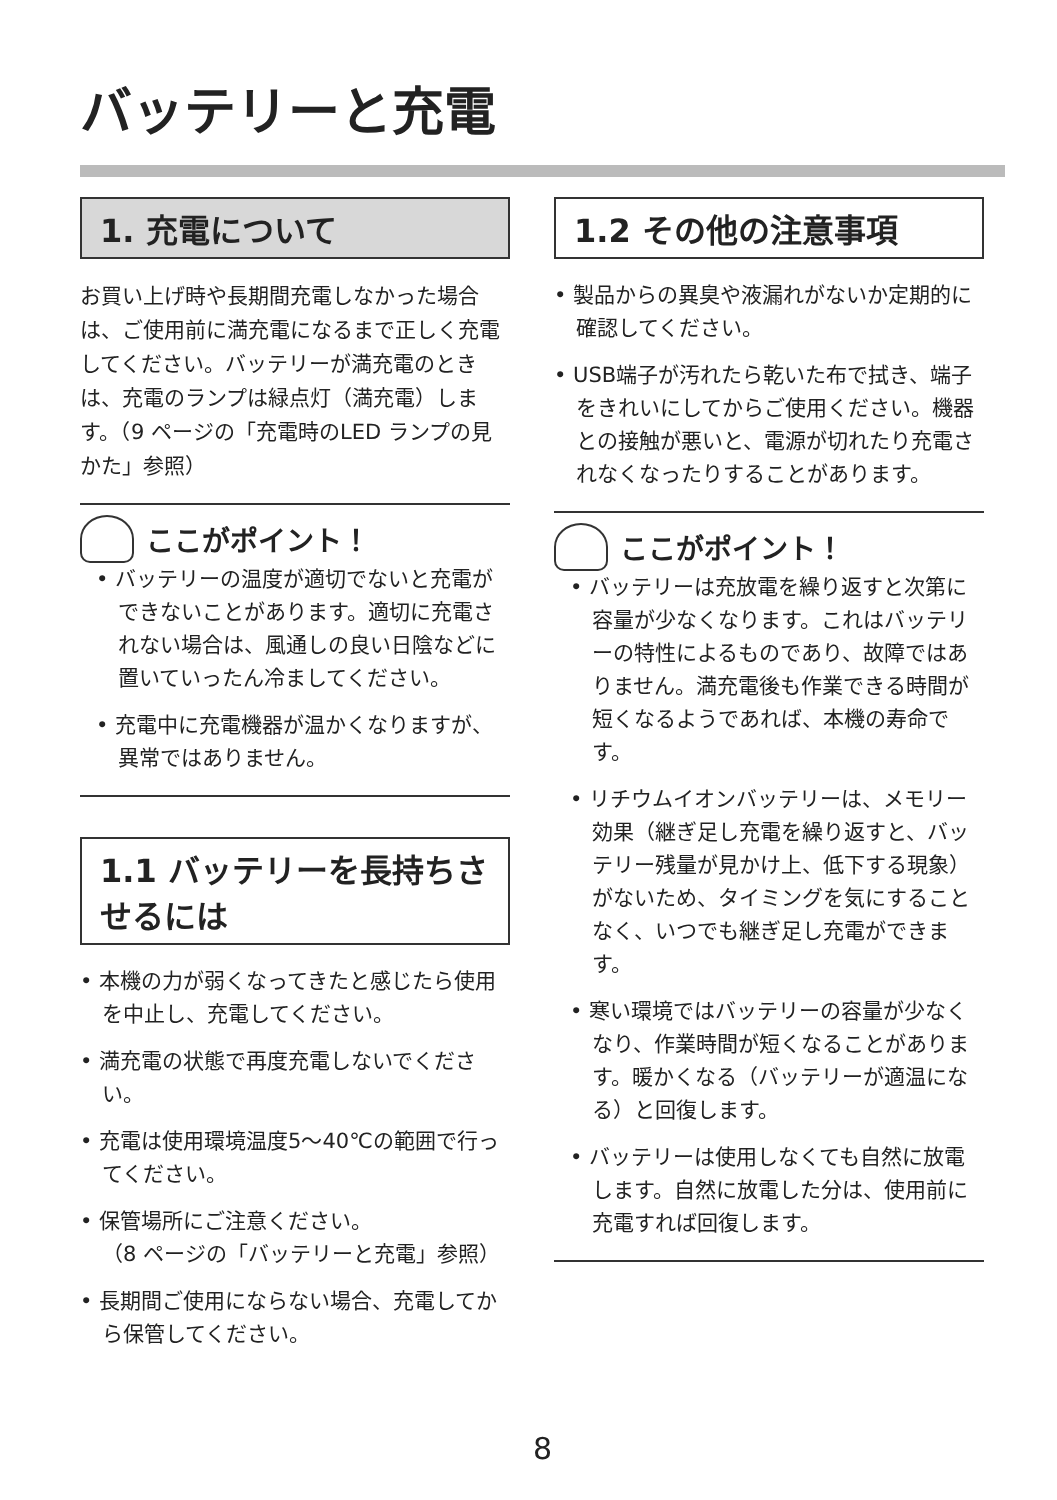バッテリーと充電
1. 充電について
お買い上げ時や長期間充電しなかった場合は、ご使用前に満充電になるまで正しく充電してください。バッテリーが満充電のときは、充電のランプは緑点灯（満充電）します。（9 ページの「充電時のLED ランプの見かた」参照）
ここがポイント！
• バッテリーの温度が適切でないと充電ができないことがあります。適切に充電されない場合は、風通しの良い日陰などに置いていったん冷ましてください。
• 充電中に充電機器が温かくなりますが、異常ではありません。
1.1 バッテリーを長持ちさせるには
• 本機の力が弱くなってきたと感じたら使用を中止し、充電してください。
• 満充電の状態で再度充電しないでください。
• 充電は使用環境温度5〜40℃の範囲で行ってください。
• 保管場所にご注意ください。
（8 ページの「バッテリーと充電」参照）
• 長期間ご使用にならない場合、充電してから保管してください。
1.2 その他の注意事項
• 製品からの異臭や液漏れがないか定期的に確認してください。
• USB端子が汚れたら乾いた布で拭き、端子をきれいにしてからご使用ください。機器との接触が悪いと、電源が切れたり充電されなくなったりすることがあります。
ここがポイント！
• バッテリーは充放電を繰り返すと次第に容量が少なくなります。これはバッテリーの特性によるものであり、故障ではありません。満充電後も作業できる時間が短くなるようであれば、本機の寿命です。
• リチウムイオンバッテリーは、メモリー効果（継ぎ足し充電を繰り返すと、バッテリー残量が見かけ上、低下する現象）がないため、タイミングを気にすることなく、いつでも継ぎ足し充電ができます。
• 寒い環境ではバッテリーの容量が少なくなり、作業時間が短くなることがあります。暖かくなる（バッテリーが適温になる）と回復します。
• バッテリーは使用しなくても自然に放電します。自然に放電した分は、使用前に充電すれば回復します。
8